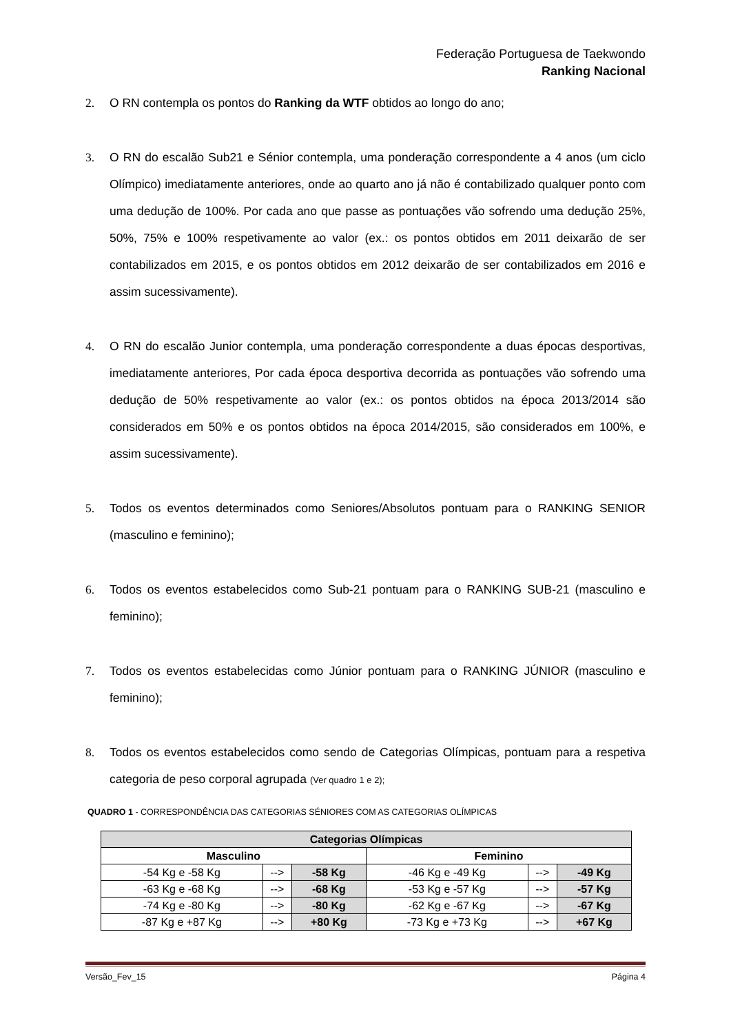Federação Portuguesa de Taekwondo
Ranking Nacional
2. O RN contempla os pontos do Ranking da WTF obtidos ao longo do ano;
3. O RN do escalão Sub21 e Sénior contempla, uma ponderação correspondente a 4 anos (um ciclo Olímpico) imediatamente anteriores, onde ao quarto ano já não é contabilizado qualquer ponto com uma dedução de 100%. Por cada ano que passe as pontuações vão sofrendo uma dedução 25%, 50%, 75% e 100% respetivamente ao valor (ex.: os pontos obtidos em 2011 deixarão de ser contabilizados em 2015, e os pontos obtidos em 2012 deixarão de ser contabilizados em 2016 e assim sucessivamente).
4. O RN do escalão Junior contempla, uma ponderação correspondente a duas épocas desportivas, imediatamente anteriores, Por cada época desportiva decorrida as pontuações vão sofrendo uma dedução de 50% respetivamente ao valor (ex.: os pontos obtidos na época 2013/2014 são considerados em 50% e os pontos obtidos na época 2014/2015, são considerados em 100%, e assim sucessivamente).
5. Todos os eventos determinados como Seniores/Absolutos pontuam para o RANKING SENIOR (masculino e feminino);
6. Todos os eventos estabelecidos como Sub-21 pontuam para o RANKING SUB-21 (masculino e feminino);
7. Todos os eventos estabelecidas como Júnior pontuam para o RANKING JÚNIOR (masculino e feminino);
8. Todos os eventos estabelecidos como sendo de Categorias Olímpicas, pontuam para a respetiva categoria de peso corporal agrupada (Ver quadro 1 e 2);
QUADRO 1 - CORRESPONDÊNCIA DAS CATEGORIAS SÉNIORES COM AS CATEGORIAS OLÍMPICAS
| Categorias Olímpicas | | | | | |
| --- | --- | --- | --- | --- | --- |
| Masculino | | | Feminino | | |
| -54 Kg e -58 Kg | --> | -58 Kg | -46 Kg e -49 Kg | --> | -49 Kg |
| -63 Kg e -68 Kg | --> | -68 Kg | -53 Kg e -57 Kg | --> | -57 Kg |
| -74 Kg e -80 Kg | --> | -80 Kg | -62 Kg e -67 Kg | --> | -67 Kg |
| -87 Kg e +87 Kg | --> | +80 Kg | -73 Kg e +73 Kg | --> | +67 Kg |
Versão_Fev_15 Página 4